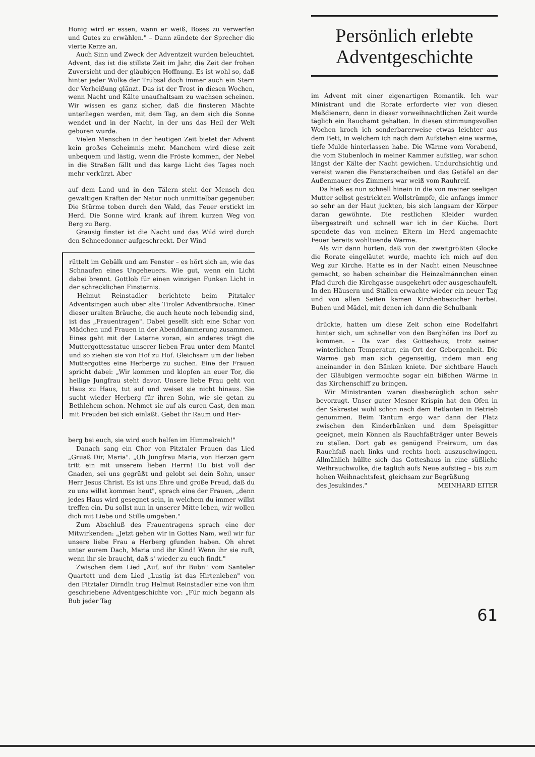Honig wird er essen, wann er weiß, Böses zu verwerfen und Gutes zu erwählen." – Dann zündete der Sprecher die vierte Kerze an.
Auch Sinn und Zweck der Adventzeit wurden beleuchtet. Advent, das ist die stillste Zeit im Jahr, die Zeit der frohen Zuversicht und der gläubigen Hoffnung. Es ist wohl so, daß hinter jeder Wolke der Trübsal doch immer auch ein Stern der Verheißung glänzt. Das ist der Trost in diesen Wochen, wenn Nacht und Kälte unaufhaltsam zu wachsen scheinen. Wir wissen es ganz sicher, daß die finsteren Mächte unterliegen werden, mit dem Tag, an dem sich die Sonne wendet und in der Nacht, in der uns das Heil der Welt geboren wurde.
Vielen Menschen in der heutigen Zeit bietet der Advent kein großes Geheimnis mehr. Manchem wird diese zeit unbequem und lästig, wenn die Fröste kommen, der Nebel in die Straßen fällt und das karge Licht des Tages noch mehr verkürzt. Aber
auf dem Land und in den Tälern steht der Mensch den gewaltigen Kräften der Natur noch unmittelbar gegenüber. Die Stürme toben durch den Wald, das Feuer erstickt im Herd. Die Sonne wird krank auf ihrem kurzen Weg von Berg zu Berg.
Grausig finster ist die Nacht und das Wild wird durch den Schneedonner aufgeschreckt. Der Wind
rüttelt im Gebälk und am Fenster – es hört sich an, wie das Schnaufen eines Ungeheuers. Wie gut, wenn ein Licht dabei brennt. Gottlob für einen winzigen Funken Licht in der schrecklichen Finsternis.
Helmut Reinstadler berichtete beim Pitztaler Adventsingen auch über alte Tiroler Adventbräuche. Einer dieser uralten Bräuche, die auch heute noch lebendig sind, ist das „Frauentragen". Dabei gesellt sich eine Schar von Mädchen und Frauen in der Abenddämmerung zusammen. Eines geht mit der Laterne voran, ein anderes trägt die Muttergottesstatue unserer lieben Frau unter dem Mantel und so ziehen sie von Hof zu Hof. Gleichsam um der lieben Muttergottes eine Herberge zu suchen. Eine der Frauen spricht dabei: „Wir kommen und klopfen an euer Tor, die heilige Jungfrau steht davor. Unsere liebe Frau geht von Haus zu Haus, tut auf und weiset sie nicht hinaus. Sie sucht wieder Herberg für ihren Sohn, wie sie getan zu Bethlehem schon. Nehmet sie auf als euren Gast, den man mit Freuden bei sich einlaßt. Gebet ihr Raum und Her-
berg bei euch, sie wird euch helfen im Himmelreich!"
Danach sang ein Chor von Pitztaler Frauen das Lied „Gruaß Dir, Maria". „Oh Jungfrau Maria, von Herzen gern tritt ein mit unserem lieben Herrn! Du bist voll der Gnaden, sei uns gegrüßt und gelobt sei dein Sohn, unser Herr Jesus Christ. Es ist uns Ehre und große Freud, daß du zu uns willst kommen heut", sprach eine der Frauen, „denn jedes Haus wird gesegnet sein, in welchem du immer willst treffen ein. Du sollst nun in unserer Mitte leben, wir wollen dich mit Liebe und Stille umgeben."
Zum Abschluß des Frauentragens sprach eine der Mitwirkenden: „Jetzt gehen wir in Gottes Nam, weil wir für unsere liebe Frau a Herberg gfunden haben. Oh ehret unter eurem Dach, Maria und ihr Kind! Wenn ihr sie ruft, wenn ihr sie braucht, daß s' wieder zu euch findt."
Zwischen dem Lied „Auf, auf ihr Bubn" vom Santeler Quartett und dem Lied „Lustig ist das Hirtenleben" von den Pitztaler Dirndln trug Helmut Reinstadler eine von ihm geschriebene Adventgeschichte vor: „Für mich begann als Bub jeder Tag
Persönlich erlebte
Adventgeschichte
im Advent mit einer eigenartigen Romantik. Ich war Ministrant und die Rorate erforderte vier von diesen Meßdienern, denn in dieser vorweihnachtlichen Zeit wurde täglich ein Rauchamt gehalten. In diesen stimmungsvollen Wochen kroch ich sonderbarerweise etwas leichter aus dem Bett, in welchem ich nach dem Aufstehen eine warme, tiefe Mulde hinterlassen habe. Die Wärme vom Vorabend, die vom Stubenloch in meiner Kammer aufstieg, war schon längst der Kälte der Nacht gewichen. Undurchsichtig und vereist waren die Fensterscheiben und das Getäfel an der Außenmauer des Zimmers war weiß vom Rauhreif.
Da hieß es nun schnell hinein in die von meiner seeligen Mutter selbst gestrickten Wollstrümpfe, die anfangs immer so sehr an der Haut juckten, bis sich langsam der Körper daran gewöhnte. Die restlichen Kleider wurden übergestreift und schnell war ich in der Küche. Dort spendete das von meinen Eltern im Herd angemachte Feuer bereits wohltuende Wärme.
Als wir dann hörten, daß von der zweitgrößten Glocke die Rorate eingeläutet wurde, machte ich mich auf den Weg zur Kirche. Hatte es in der Nacht einen Neuschnee gemacht, so haben scheinbar die Heinzelmännchen einen Pfad durch die Kirchgasse ausgekehrt oder ausgeschaufelt. In den Häusern und Ställen erwachte wieder ein neuer Tag und von allen Seiten kamen Kirchenbesucher herbei. Buben und Mädel, mit denen ich dann die Schulbank
drückte, hatten um diese Zeit schon eine Rodelfahrt hinter sich, um schneller von den Berghöfen ins Dorf zu kommen. – Da war das Gotteshaus, trotz seiner winterlichen Temperatur, ein Ort der Geborgenheit. Die Wärme gab man sich gegenseitig, indem man eng aneinander in den Bänken kniete. Der sichtbare Hauch der Gläubigen vermochte sogar ein bißchen Wärme in das Kirchenschiff zu bringen.
Wir Ministranten waren diesbezüglich schon sehr bevorzugt. Unser guter Mesner Krispin hat den Ofen in der Sakrestei wohl schon nach dem Betläuten in Betrieb genommen. Beim Tantum ergo war dann der Platz zwischen den Kinderbänken und dem Speisgitter geeignet, mein Können als Rauchfaßträger unter Beweis zu stellen. Dort gab es genügend Freiraum, um das Rauchfaß nach links und rechts hoch auszuschwingen. Allmählich hüllte sich das Gotteshaus in eine süßliche Weihrauchwolke, die täglich aufs Neue aufstieg – bis zum hohen Weihnachtsfest, gleichsam zur Begrüßung
des Jesukindes." MEINHARD EITER
61